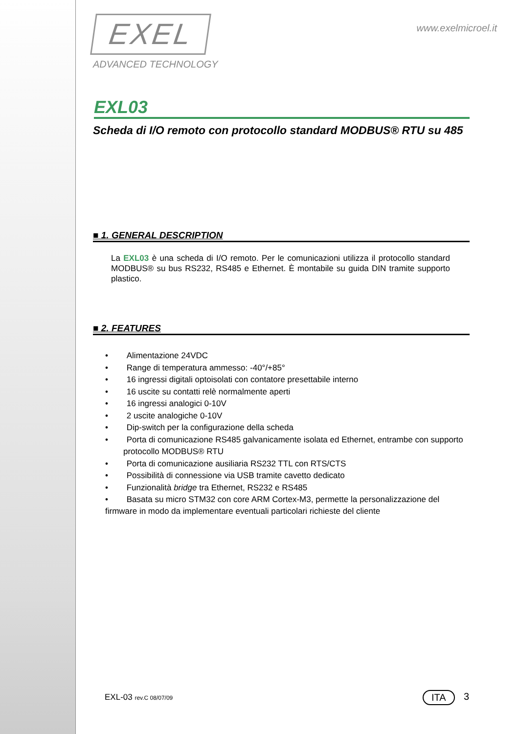www.exelmicroel.it
EXEL
ADVANCED TECHNOLOGY
EXL03
Scheda di I/O remoto con protocollo standard MODBUS® RTU su 485
■ 1. GENERAL DESCRIPTION
La EXL03 è una scheda di I/O remoto. Per le comunicazioni utilizza il protocollo standard MODBUS® su bus RS232, RS485 e Ethernet. È montabile su guida DIN tramite supporto plastico.
■ 2. FEATURES
• Alimentazione 24VDC
• Range di temperatura ammesso: -40°/+85°
• 16 ingressi digitali optoisolati con contatore presettabile interno
• 16 uscite su contatti relè normalmente aperti
• 16 ingressi analogici 0-10V
• 2 uscite analogiche 0-10V
• Dip-switch per la configurazione della scheda
• Porta di comunicazione RS485 galvanicamente isolata ed Ethernet, entrambe con supporto protocollo MODBUS® RTU
• Porta di comunicazione ausiliaria RS232 TTL con RTS/CTS
• Possibilità di connessione via USB tramite cavetto dedicato
• Funzionalità bridge tra Ethernet, RS232 e RS485
• Basata su micro STM32 con core ARM Cortex-M3, permette la personalizzazione del firmware in modo da implementare eventuali particolari richieste del cliente
EXL-03 rev.C 08/07/09 ITA 3